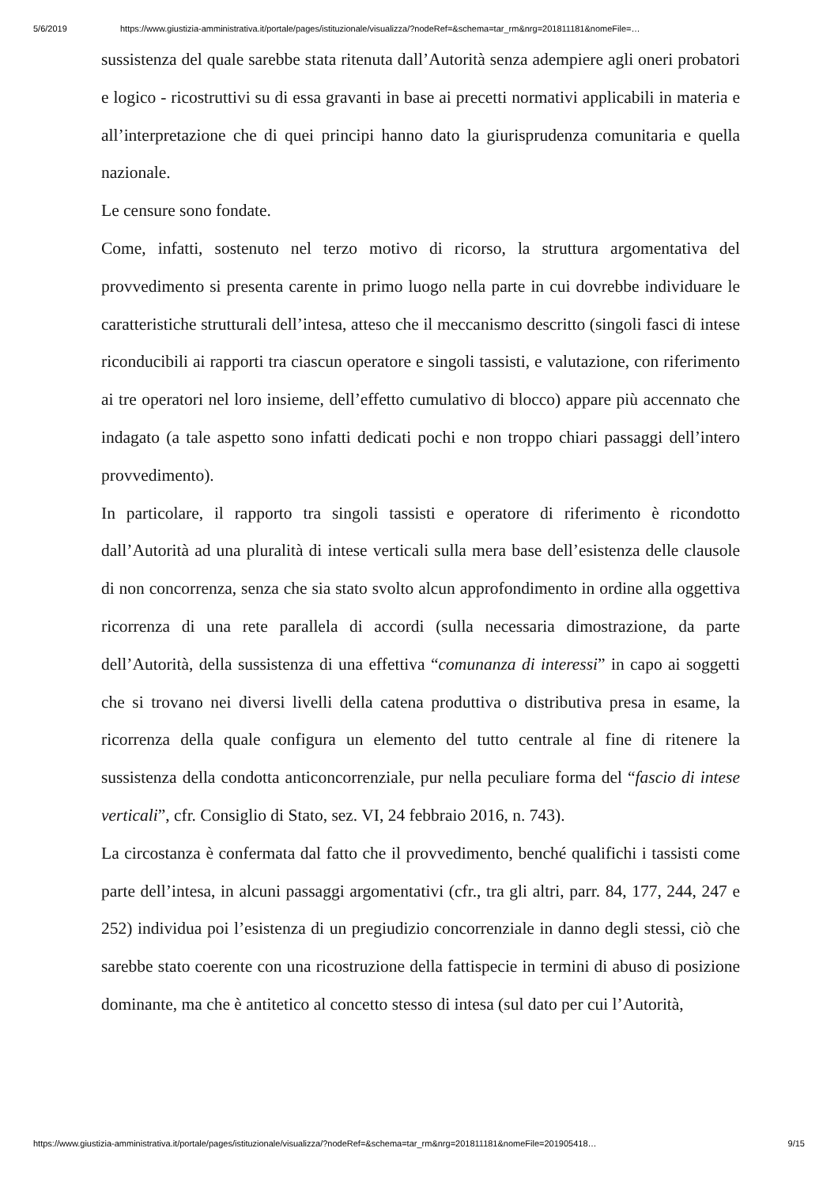5/6/2019 https://www.giustizia-amministrativa.it/portale/pages/istituzionale/visualizza/?nodeRef=&schema=tar_rm&nrg=201811181&nomeFile=…
sussistenza del quale sarebbe stata ritenuta dall’Autorità senza adempiere agli oneri probatori e logico - ricostruttivi su di essa gravanti in base ai precetti normativi applicabili in materia e all’interpretazione che di quei principi hanno dato la giurisprudenza comunitaria e quella nazionale.
Le censure sono fondate.
Come, infatti, sostenuto nel terzo motivo di ricorso, la struttura argomentativa del provvedimento si presenta carente in primo luogo nella parte in cui dovrebbe individuare le caratteristiche strutturali dell’intesa, atteso che il meccanismo descritto (singoli fasci di intese riconducibili ai rapporti tra ciascun operatore e singoli tassisti, e valutazione, con riferimento ai tre operatori nel loro insieme, dell’effetto cumulativo di blocco) appare più accennato che indagato (a tale aspetto sono infatti dedicati pochi e non troppo chiari passaggi dell’intero provvedimento).
In particolare, il rapporto tra singoli tassisti e operatore di riferimento è ricondotto dall’Autorità ad una pluralità di intese verticali sulla mera base dell’esistenza delle clausole di non concorrenza, senza che sia stato svolto alcun approfondimento in ordine alla oggettiva ricorrenza di una rete parallela di accordi (sulla necessaria dimostrazione, da parte dell’Autorità, della sussistenza di una effettiva “comunanza di interessi” in capo ai soggetti che si trovano nei diversi livelli della catena produttiva o distributiva presa in esame, la ricorrenza della quale configura un elemento del tutto centrale al fine di ritenere la sussistenza della condotta anticoncorrenziale, pur nella peculiare forma del “fascio di intese verticali”, cfr. Consiglio di Stato, sez. VI, 24 febbraio 2016, n. 743).
La circostanza è confermata dal fatto che il provvedimento, benché qualifichi i tassisti come parte dell’intesa, in alcuni passaggi argomentativi (cfr., tra gli altri, parr. 84, 177, 244, 247 e 252) individua poi l’esistenza di un pregiudizio concorrenziale in danno degli stessi, ciò che sarebbe stato coerente con una ricostruzione della fattispecie in termini di abuso di posizione dominante, ma che è antitetico al concetto stesso di intesa (sul dato per cui l’Autorità,
https://www.giustizia-amministrativa.it/portale/pages/istituzionale/visualizza/?nodeRef=&schema=tar_rm&nrg=201811181&nomeFile=201905418… 9/15